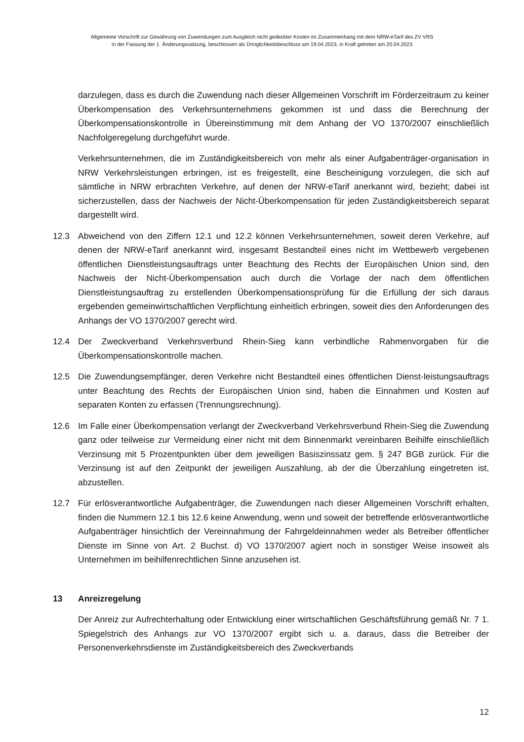Allgemeine Vorschrift zur Gewährung von Zuwendungen zum Ausgleich nicht gedeckter Kosten im Zusammenhang mit dem NRW-eTarif des ZV VRS
in der Fassung der 1. Änderungssatzung, beschlossen als Dringlichkeitsbeschluss am 19.04.2023, in Kraft getreten am 20.04.2023
darzulegen, dass es durch die Zuwendung nach dieser Allgemeinen Vorschrift im Förderzeitraum zu keiner Überkompensation des Verkehrsunternehmens gekommen ist und dass die Berechnung der Überkompensationskontrolle in Übereinstimmung mit dem Anhang der VO 1370/2007 einschließlich Nachfolgeregelung durchgeführt wurde.
Verkehrsunternehmen, die im Zuständigkeitsbereich von mehr als einer Aufgabenträger-organisation in NRW Verkehrsleistungen erbringen, ist es freigestellt, eine Bescheinigung vorzulegen, die sich auf sämtliche in NRW erbrachten Verkehre, auf denen der NRW-eTarif anerkannt wird, bezieht; dabei ist sicherzustellen, dass der Nachweis der Nicht-Überkompensation für jeden Zuständigkeitsbereich separat dargestellt wird.
12.3 Abweichend von den Ziffern 12.1 und 12.2 können Verkehrsunternehmen, soweit deren Verkehre, auf denen der NRW-eTarif anerkannt wird, insgesamt Bestandteil eines nicht im Wettbewerb vergebenen öffentlichen Dienstleistungsauftrags unter Beachtung des Rechts der Europäischen Union sind, den Nachweis der Nicht-Überkompensation auch durch die Vorlage der nach dem öffentlichen Dienstleistungsauftrag zu erstellenden Überkompensationsprüfung für die Erfüllung der sich daraus ergebenden gemeinwirtschaftlichen Verpflichtung einheitlich erbringen, soweit dies den Anforderungen des Anhangs der VO 1370/2007 gerecht wird.
12.4 Der Zweckverband Verkehrsverbund Rhein-Sieg kann verbindliche Rahmenvorgaben für die Überkompensationskontrolle machen.
12.5 Die Zuwendungsempfänger, deren Verkehre nicht Bestandteil eines öffentlichen Dienst-leistungsauftrags unter Beachtung des Rechts der Europäischen Union sind, haben die Einnahmen und Kosten auf separaten Konten zu erfassen (Trennungsrechnung).
12.6 Im Falle einer Überkompensation verlangt der Zweckverband Verkehrsverbund Rhein-Sieg die Zuwendung ganz oder teilweise zur Vermeidung einer nicht mit dem Binnenmarkt vereinbaren Beihilfe einschließlich Verzinsung mit 5 Prozentpunkten über dem jeweiligen Basiszinssatz gem. § 247 BGB zurück. Für die Verzinsung ist auf den Zeitpunkt der jeweiligen Auszahlung, ab der die Überzahlung eingetreten ist, abzustellen.
12.7 Für erlösverantwortliche Aufgabenträger, die Zuwendungen nach dieser Allgemeinen Vorschrift erhalten, finden die Nummern 12.1 bis 12.6 keine Anwendung, wenn und soweit der betreffende erlösverantwortliche Aufgabenträger hinsichtlich der Vereinnahmung der Fahrgeldeinnahmen weder als Betreiber öffentlicher Dienste im Sinne von Art. 2 Buchst. d) VO 1370/2007 agiert noch in sonstiger Weise insoweit als Unternehmen im beihilfenrechtlichen Sinne anzusehen ist.
13 Anreizregelung
Der Anreiz zur Aufrechterhaltung oder Entwicklung einer wirtschaftlichen Geschäftsführung gemäß Nr. 7 1. Spiegelstrich des Anhangs zur VO 1370/2007 ergibt sich u. a. daraus, dass die Betreiber der Personenverkehrsdienste im Zuständigkeitsbereich des Zweckverbands
12